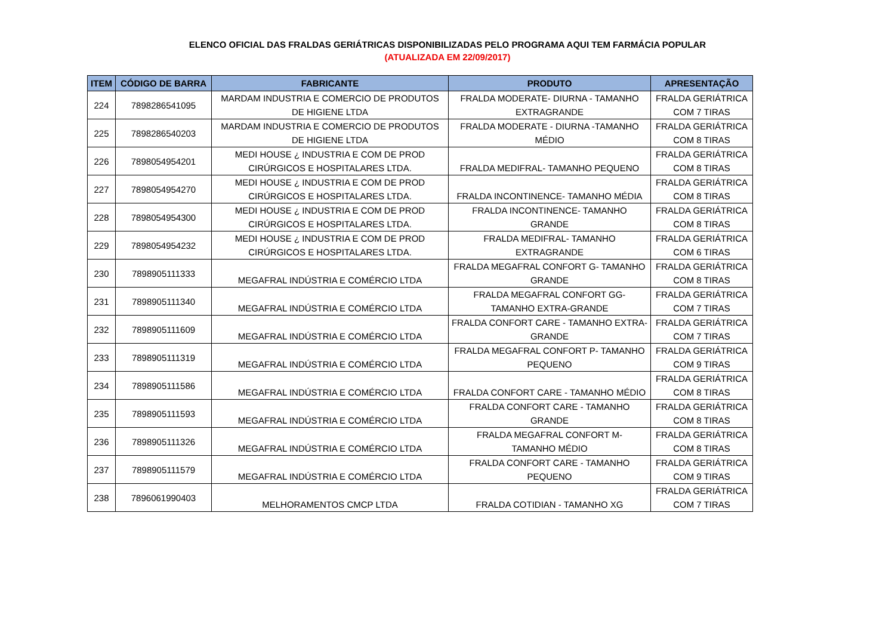ELENCO OFICIAL DAS FRALDAS GERIÁTRICAS DISPONIBILIZADAS PELO PROGRAMA AQUI TEM FARMÁCIA POPULAR
(ATUALIZADA EM 22/09/2017)
| ITEM | CÓDIGO DE BARRA | FABRICANTE | PRODUTO | APRESENTAÇÃO |
| --- | --- | --- | --- | --- |
| 224 | 7898286541095 | MARDAM INDUSTRIA E COMERCIO DE PRODUTOS | FRALDA MODERATE- DIURNA - TAMANHO | FRALDA GERIÁTRICA |
| | | DE HIGIENE LTDA | EXTRAGRANDE | COM 7 TIRAS |
| 225 | 7898286540203 | MARDAM INDUSTRIA E COMERCIO DE PRODUTOS | FRALDA MODERATE - DIURNA -TAMANHO | FRALDA GERIÁTRICA |
| | | DE HIGIENE LTDA | MÉDIO | COM 8 TIRAS |
| 226 | 7898054954201 | MEDI HOUSE ¿ INDUSTRIA E COM DE PROD | | FRALDA GERIÁTRICA |
| | | CIRÚRGICOS E HOSPITALARES LTDA. | FRALDA MEDIFRAL- TAMANHO PEQUENO | COM 8 TIRAS |
| 227 | 7898054954270 | MEDI HOUSE ¿ INDUSTRIA E COM DE PROD | | FRALDA GERIÁTRICA |
| | | CIRÚRGICOS E HOSPITALARES LTDA. | FRALDA INCONTINENCE- TAMANHO MÉDIA | COM 8 TIRAS |
| 228 | 7898054954300 | MEDI HOUSE ¿ INDUSTRIA E COM DE PROD | FRALDA INCONTINENCE- TAMANHO | FRALDA GERIÁTRICA |
| | | CIRÚRGICOS E HOSPITALARES LTDA. | GRANDE | COM 8 TIRAS |
| 229 | 7898054954232 | MEDI HOUSE ¿ INDUSTRIA E COM DE PROD | FRALDA MEDIFRAL- TAMANHO | FRALDA GERIÁTRICA |
| | | CIRÚRGICOS E HOSPITALARES LTDA. | EXTRAGRANDE | COM 6 TIRAS |
| 230 | 7898905111333 | | FRALDA MEGAFRAL CONFORT G- TAMANHO | FRALDA GERIÁTRICA |
| | | MEGAFRAL INDÚSTRIA E COMÉRCIO LTDA | GRANDE | COM 8 TIRAS |
| 231 | 7898905111340 | | FRALDA MEGAFRAL CONFORT GG- | FRALDA GERIÁTRICA |
| | | MEGAFRAL INDÚSTRIA E COMÉRCIO LTDA | TAMANHO EXTRA-GRANDE | COM 7 TIRAS |
| 232 | 7898905111609 | | FRALDA CONFORT CARE - TAMANHO EXTRA- | FRALDA GERIÁTRICA |
| | | MEGAFRAL INDÚSTRIA E COMÉRCIO LTDA | GRANDE | COM 7 TIRAS |
| 233 | 7898905111319 | | FRALDA MEGAFRAL CONFORT P- TAMANHO | FRALDA GERIÁTRICA |
| | | MEGAFRAL INDÚSTRIA E COMÉRCIO LTDA | PEQUENO | COM 9 TIRAS |
| 234 | 7898905111586 | | | FRALDA GERIÁTRICA |
| | | MEGAFRAL INDÚSTRIA E COMÉRCIO LTDA | FRALDA CONFORT CARE - TAMANHO MÉDIO | COM 8 TIRAS |
| 235 | 7898905111593 | | FRALDA CONFORT CARE - TAMANHO | FRALDA GERIÁTRICA |
| | | MEGAFRAL INDÚSTRIA E COMÉRCIO LTDA | GRANDE | COM 8 TIRAS |
| 236 | 7898905111326 | | FRALDA MEGAFRAL CONFORT M- | FRALDA GERIÁTRICA |
| | | MEGAFRAL INDÚSTRIA E COMÉRCIO LTDA | TAMANHO MÉDIO | COM 8 TIRAS |
| 237 | 7898905111579 | | FRALDA CONFORT CARE - TAMANHO | FRALDA GERIÁTRICA |
| | | MEGAFRAL INDÚSTRIA E COMÉRCIO LTDA | PEQUENO | COM 9 TIRAS |
| 238 | 7896061990403 | | | FRALDA GERIÁTRICA |
| | | MELHORAMENTOS CMCP LTDA | FRALDA COTIDIAN - TAMANHO XG | COM 7 TIRAS |